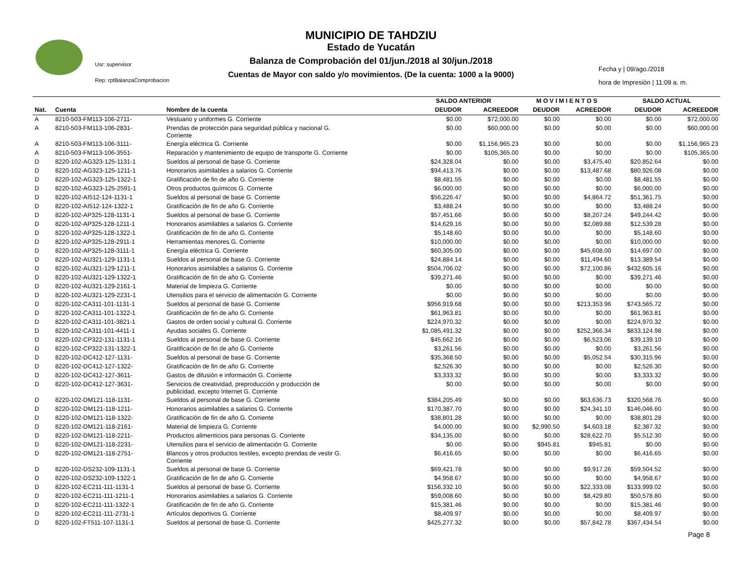MUNICIPIO DE TAHDZIU
Estado de Yucatán
Balanza de Comprobación del 01/jun./2018 al 30/jun./2018
Cuentas de Mayor con saldo y/o movimientos. (De la cuenta: 1000 a la 9000)
Usr: supervisor
Rep: rptBalanzaComprobacion
Fecha y | 09/ago./2018
hora de Impresión | 11:09 a. m.
| | | | SALDO ANTERIOR | | M O V I M I E N T O S | | SALDO ACTUAL | |
| --- | --- | --- | --- | --- | --- | --- | --- | --- |
| Nat. | Cuenta | Nombre de la cuenta | DEUDOR | ACREEDOR | DEUDOR | ACREEDOR | DEUDOR | ACREEDOR |
| A | 8210-503-FM113-106-2711- | Vestuario y uniformes G. Corriente | $0.00 | $72,000.00 | $0.00 | $0.00 | $0.00 | $72,000.00 |
| A | 8210-503-FM113-106-2831- | Prendas de protección para seguridad pública y nacional G. Corriente | $0.00 | $60,000.00 | $0.00 | $0.00 | $0.00 | $60,000.00 |
| A | 8210-503-FM113-106-3111- | Energía eléctrica G. Corriente | $0.00 | $1,156,965.23 | $0.00 | $0.00 | $0.00 | $1,156,965.23 |
| A | 8210-503-FM113-106-3551- | Reparación y mantenimiento de equipo de transporte G. Corriente | $0.00 | $105,365.00 | $0.00 | $0.00 | $0.00 | $105,365.00 |
| D | 8220-102-AG323-125-1131-1 | Sueldos al personal de base G. Corriente | $24,328.04 | $0.00 | $0.00 | $3,475.40 | $20,852.64 | $0.00 |
| D | 8220-102-AG323-125-1211-1 | Honorarios asimilables a salarios G. Corriente | $94,413.76 | $0.00 | $0.00 | $13,487.68 | $80,926.08 | $0.00 |
| D | 8220-102-AG323-125-1322-1 | Gratificación de fin de año G. Corriente | $8,481.55 | $0.00 | $0.00 | $0.00 | $8,481.55 | $0.00 |
| D | 8220-102-AG323-125-2591-1 | Otros productos químicos G. Corriente | $6,000.00 | $0.00 | $0.00 | $0.00 | $6,000.00 | $0.00 |
| D | 8220-102-AI512-124-1131-1 | Sueldos al personal de base G. Corriente | $56,226.47 | $0.00 | $0.00 | $4,864.72 | $51,361.75 | $0.00 |
| D | 8220-102-AI512-124-1322-1 | Gratificación de fin de año G. Corriente | $3,488.24 | $0.00 | $0.00 | $0.00 | $3,488.24 | $0.00 |
| D | 8220-102-AP325-128-1131-1 | Sueldos al personal de base G. Corriente | $57,451.66 | $0.00 | $0.00 | $8,207.24 | $49,244.42 | $0.00 |
| D | 8220-102-AP325-128-1211-1 | Honorarios asimilables a salarios G. Corriente | $14,629.16 | $0.00 | $0.00 | $2,089.88 | $12,539.28 | $0.00 |
| D | 8220-102-AP325-128-1322-1 | Gratificación de fin de año G. Corriente | $5,148.60 | $0.00 | $0.00 | $0.00 | $5,148.60 | $0.00 |
| D | 8220-102-AP325-128-2911-1 | Herramientas menores G. Corriente | $10,000.00 | $0.00 | $0.00 | $0.00 | $10,000.00 | $0.00 |
| D | 8220-102-AP325-128-3111-1 | Energía eléctrica G. Corriente | $60,305.00 | $0.00 | $0.00 | $45,608.00 | $14,697.00 | $0.00 |
| D | 8220-102-AU321-129-1131-1 | Sueldos al personal de base G. Corriente | $24,884.14 | $0.00 | $0.00 | $11,494.60 | $13,389.54 | $0.00 |
| D | 8220-102-AU321-129-1211-1 | Honorarios asimilables a salarios G. Corriente | $504,706.02 | $0.00 | $0.00 | $72,100.86 | $432,605.16 | $0.00 |
| D | 8220-102-AU321-129-1322-1 | Gratificación de fin de año G. Corriente | $39,271.46 | $0.00 | $0.00 | $0.00 | $39,271.46 | $0.00 |
| D | 8220-102-AU321-129-2161-1 | Material de limpieza G. Corriente | $0.00 | $0.00 | $0.00 | $0.00 | $0.00 | $0.00 |
| D | 8220-102-AU321-129-2231-1 | Utensilios para el servicio de alimentación G. Corriente | $0.00 | $0.00 | $0.00 | $0.00 | $0.00 | $0.00 |
| D | 8220-102-CA311-101-1131-1 | Sueldos al personal de base G. Corriente | $956,919.68 | $0.00 | $0.00 | $213,353.96 | $743,565.72 | $0.00 |
| D | 8220-102-CA311-101-1322-1 | Gratificación de fin de año G. Corriente | $61,963.81 | $0.00 | $0.00 | $0.00 | $61,963.81 | $0.00 |
| D | 8220-102-CA311-101-3821-1 | Gastos de orden social y cultural G. Corriente | $224,970.32 | $0.00 | $0.00 | $0.00 | $224,970.32 | $0.00 |
| D | 8220-102-CA311-101-4411-1 | Ayudas sociales G. Corriente | $1,085,491.32 | $0.00 | $0.00 | $252,366.34 | $833,124.98 | $0.00 |
| D | 8220-102-CP322-131-1131-1 | Sueldos al personal de base G. Corriente | $45,662.16 | $0.00 | $0.00 | $6,523.06 | $39,139.10 | $0.00 |
| D | 8220-102-CP322-131-1322-1 | Gratificación de fin de año G. Corriente | $3,261.56 | $0.00 | $0.00 | $0.00 | $3,261.56 | $0.00 |
| D | 8220-102-DC412-127-1131- | Sueldos al personal de base G. Corriente | $35,368.50 | $0.00 | $0.00 | $5,052.54 | $30,315.96 | $0.00 |
| D | 8220-102-DC412-127-1322- | Gratificación de fin de año G. Corriente | $2,526.30 | $0.00 | $0.00 | $0.00 | $2,526.30 | $0.00 |
| D | 8220-102-DC412-127-3611- | Gastos de difusión e información G. Corriente | $3,333.32 | $0.00 | $0.00 | $0.00 | $3,333.32 | $0.00 |
| D | 8220-102-DC412-127-3631- | Servicios de creatividad, preproducción y producción de publicidad, excepto Internet G. Corriente | $0.00 | $0.00 | $0.00 | $0.00 | $0.00 | $0.00 |
| D | 8220-102-DM121-118-1131- | Sueldos al personal de base G. Corriente | $384,205.49 | $0.00 | $0.00 | $63,636.73 | $320,568.76 | $0.00 |
| D | 8220-102-DM121-118-1211- | Honorarios asimilables a salarios G. Corriente | $170,387.70 | $0.00 | $0.00 | $24,341.10 | $146,046.60 | $0.00 |
| D | 8220-102-DM121-118-1322- | Gratificación de fin de año G. Corriente | $38,801.28 | $0.00 | $0.00 | $0.00 | $38,801.28 | $0.00 |
| D | 8220-102-DM121-118-2161- | Material de limpieza G. Corriente | $4,000.00 | $0.00 | $2,990.50 | $4,603.18 | $2,387.32 | $0.00 |
| D | 8220-102-DM121-118-2211- | Productos alimenticios para personas G. Corriente | $34,135.00 | $0.00 | $0.00 | $28,622.70 | $5,512.30 | $0.00 |
| D | 8220-102-DM121-118-2231- | Utensilios para el servicio de alimentación G. Corriente | $0.00 | $0.00 | $945.81 | $945.81 | $0.00 | $0.00 |
| D | 8220-102-DM121-118-2751- | Blancos y otros productos textiles, excepto prendas de vestir G. Corriente | $6,416.65 | $0.00 | $0.00 | $0.00 | $6,416.65 | $0.00 |
| D | 8220-102-DS232-109-1131-1 | Sueldos al personal de base G. Corriente | $69,421.78 | $0.00 | $0.00 | $9,917.26 | $59,504.52 | $0.00 |
| D | 8220-102-DS232-109-1322-1 | Gratificación de fin de año G. Corriente | $4,958.67 | $0.00 | $0.00 | $0.00 | $4,958.67 | $0.00 |
| D | 8220-102-EC211-111-1131-1 | Sueldos al personal de base G. Corriente | $156,332.10 | $0.00 | $0.00 | $22,333.08 | $133,999.02 | $0.00 |
| D | 8220-102-EC211-111-1211-1 | Honorarios asimilables a salarios G. Corriente | $59,008.60 | $0.00 | $0.00 | $8,429.80 | $50,578.80 | $0.00 |
| D | 8220-102-EC211-111-1322-1 | Gratificación de fin de año G. Corriente | $15,381.46 | $0.00 | $0.00 | $0.00 | $15,381.46 | $0.00 |
| D | 8220-102-EC211-111-2731-1 | Artículos deportivos G. Corriente | $8,409.97 | $0.00 | $0.00 | $0.00 | $8,409.97 | $0.00 |
| D | 8220-102-FT511-107-1131-1 | Sueldos al personal de base G. Corriente | $425,277.32 | $0.00 | $0.00 | $57,842.78 | $367,434.54 | $0.00 |
Page 8